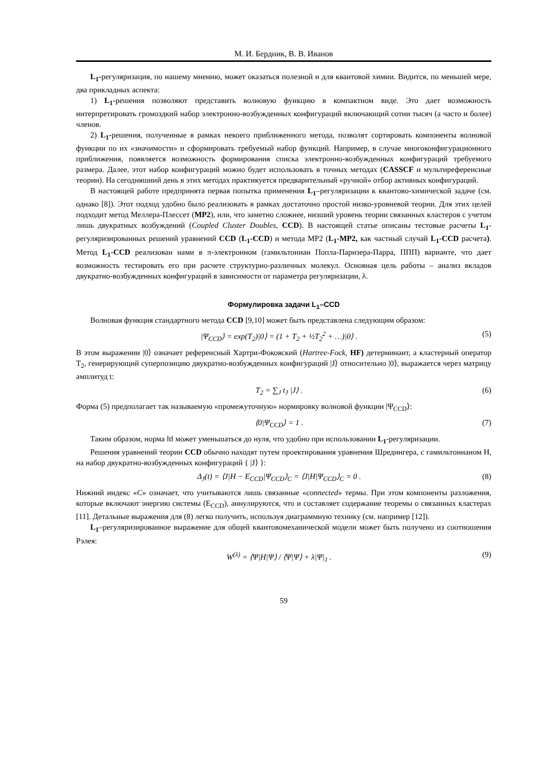М. И. Бердник, В. В. Иванов
L<sub>1</sub>-регуляризация, по нашему мнению, может оказаться полезной и для квантовой химии. Видится, по меньшей мере, два прикладных аспекта:
1) L<sub>1</sub>-решения позволяют представить волновую функцию в компактном виде. Это дает возможность интерпретировать громоздкий набор электронно-возбужденных конфигураций включающий сотни тысяч (а часто и более) членов.
2) L<sub>1</sub>-решения, полученные в рамках некоего приближенного метода, позволят сортировать компоненты волновой функции по их «значимости» и сформировать требуемый набор функций. Например, в случае многоконфигурационного приближения, появляется возможность формирования списка электронно-возбужденных конфигураций требуемого размера. Далее, этот набор конфигураций можно будет использовать в точных методах (CASSCF и мультиреференсные теории). На сегодняшний день в этих методах практикуется предварительный «ручной» отбор активных конфигураций.
В настоящей работе предпринята первая попытка применения L<sub>1</sub>–регуляризации к квантово-химической задаче (см. однако [8]). Этот подход удобно было реализовать в рамках достаточно простой низко-уровневой теории. Для этих целей подходит метод Меллера-Плессет (MP2), или, что заметно сложнее, низший уровень теории связанных кластеров с учетом лишь двукратных возбуждений (Coupled Cluster Doubles, CCD). В настоящей статье описаны тестовые расчеты L<sub>1</sub>-регуляризированных решений уравнений CCD (L<sub>1</sub>-CCD) и метода MP2 (L<sub>1</sub>-MP2, как частный случай L<sub>1</sub>-CCD расчета). Метод L<sub>1</sub>-CCD реализован нами в π-электронном (гамильтониан Попла-Паризера-Парра, ППП) варианте, что дает возможность тестировать его при расчете структурно-различных молекул. Основная цель работы – анализ вкладов двукратно-возбужденных конфигураций в зависимости от параметра регуляризации, λ.
Формулировка задачи L<sub>1</sub>–CCD
Волновая функция стандартного метода CCD [9,10] может быть представлена следующим образом:
|Ψ<sub>CCD</sub>⟩ = exp(T<sub>2</sub>)|0⟩ = (1 + T<sub>2</sub> + ½T<sub>2</sub><sup>2</sup> + …)|0⟩ . (5)
В этом выражении |0⟩ означает референсный Хартри-Фоковский (Hartree-Fock, HF) детерминант, а кластерный оператор T<sub>2</sub>, генерирующий суперпозицию двукратно-возбужденных конфигураций |J⟩ относительно |0⟩, выражается через матрицу амплитуд t:
T<sub>2</sub> = ∑<sub>J</sub> t<sub>J</sub> |J⟩ . (6)
Форма (5) предполагает так называемую «промежуточную» нормировку волновой функции |Ψ<sub>CCD</sub>⟩:
⟨0|Ψ<sub>CCD</sub>⟩ = 1 . (7)
Таким образом, норма ‖t‖ может уменьшаться до нуля, что удобно при использовании L<sub>1</sub>-регуляризации.
Решения уравнений теории CCD обычно находят путем проектирования уравнения Шредингера, с гамильтонианом H, на набор двукратно-возбужденных конфигураций { |J⟩ }:
Δ<sub>J</sub>(t) = ⟨J|H − E<sub>CCD</sub>|Ψ<sub>CCD</sub>⟩<sub>C</sub> = ⟨J|H|Ψ<sub>CCD</sub>⟩<sub>C</sub> = 0 . (8)
Нижний индекс «C» означает, что учитываются лишь связанные «connected» термы. При этом компоненты разложения, которые включают энергию системы (E<sub>CCD</sub>), аннулируются, что и составляет содержание теоремы о связанных кластерах [11]. Детальные выражения для (8) легко получить, используя диаграммную технику (см. например [12]).
L<sub>1</sub>–регуляризированное выражение для общей квантовомеханической модели может быть получено из соотношения Рэлея:
W<sup>(λ)</sup> = ⟨Ψ|H|Ψ⟩ / ⟨Ψ|Ψ⟩ + λ|Ψ|<sub>1</sub> . (9)
59